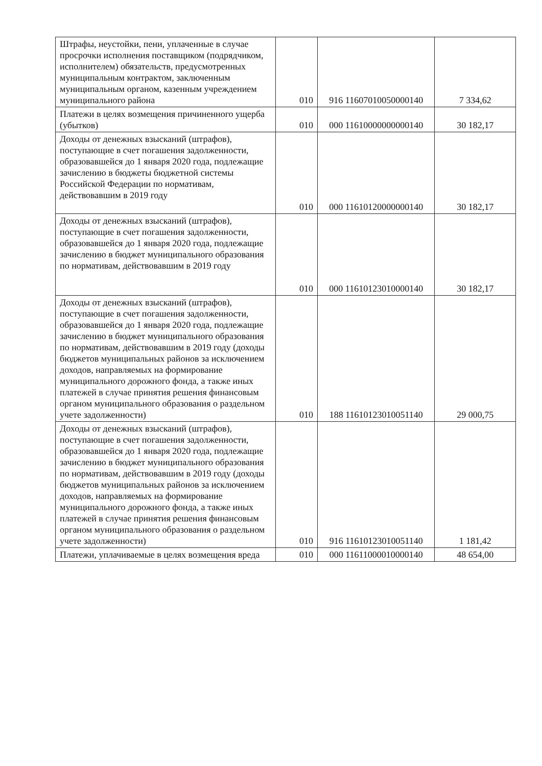| Штрафы, неустойки, пени, уплаченные в случае просрочки исполнения поставщиком (подрядчиком, исполнителем) обязательств, предусмотренных муниципальным контрактом, заключенным муниципальным органом, казенным учреждением муниципального района | 010 | 916 11607010050000140 | 7 334,62 |
| Платежи в целях возмещения причиненного ущерба (убытков) | 010 | 000 11610000000000140 | 30 182,17 |
| Доходы от денежных взысканий (штрафов), поступающие в счет погашения задолженности, образовавшейся до 1 января 2020 года, подлежащие зачислению в бюджеты бюджетной системы Российской Федерации по нормативам, действовавшим в 2019 году | 010 | 000 11610120000000140 | 30 182,17 |
| Доходы от денежных взысканий (штрафов), поступающие в счет погашения задолженности, образовавшейся до 1 января 2020 года, подлежащие зачислению в бюджет муниципального образования по нормативам, действовавшим в 2019 году | 010 | 000 11610123010000140 | 30 182,17 |
| Доходы от денежных взысканий (штрафов), поступающие в счет погашения задолженности, образовавшейся до 1 января 2020 года, подлежащие зачислению в бюджет муниципального образования по нормативам, действовавшим в 2019 году (доходы бюджетов муниципальных районов за исключением доходов, направляемых на формирование муниципального дорожного фонда, а также иных платежей в случае принятия решения финансовым органом муниципального образования о раздельном учете задолженности) | 010 | 188 11610123010051140 | 29 000,75 |
| Доходы от денежных взысканий (штрафов), поступающие в счет погашения задолженности, образовавшейся до 1 января 2020 года, подлежащие зачислению в бюджет муниципального образования по нормативам, действовавшим в 2019 году (доходы бюджетов муниципальных районов за исключением доходов, направляемых на формирование муниципального дорожного фонда, а также иных платежей в случае принятия решения финансовым органом муниципального образования о раздельном учете задолженности) | 010 | 916 11610123010051140 | 1 181,42 |
| Платежи, уплачиваемые в целях возмещения вреда | 010 | 000 11611000010000140 | 48 654,00 |